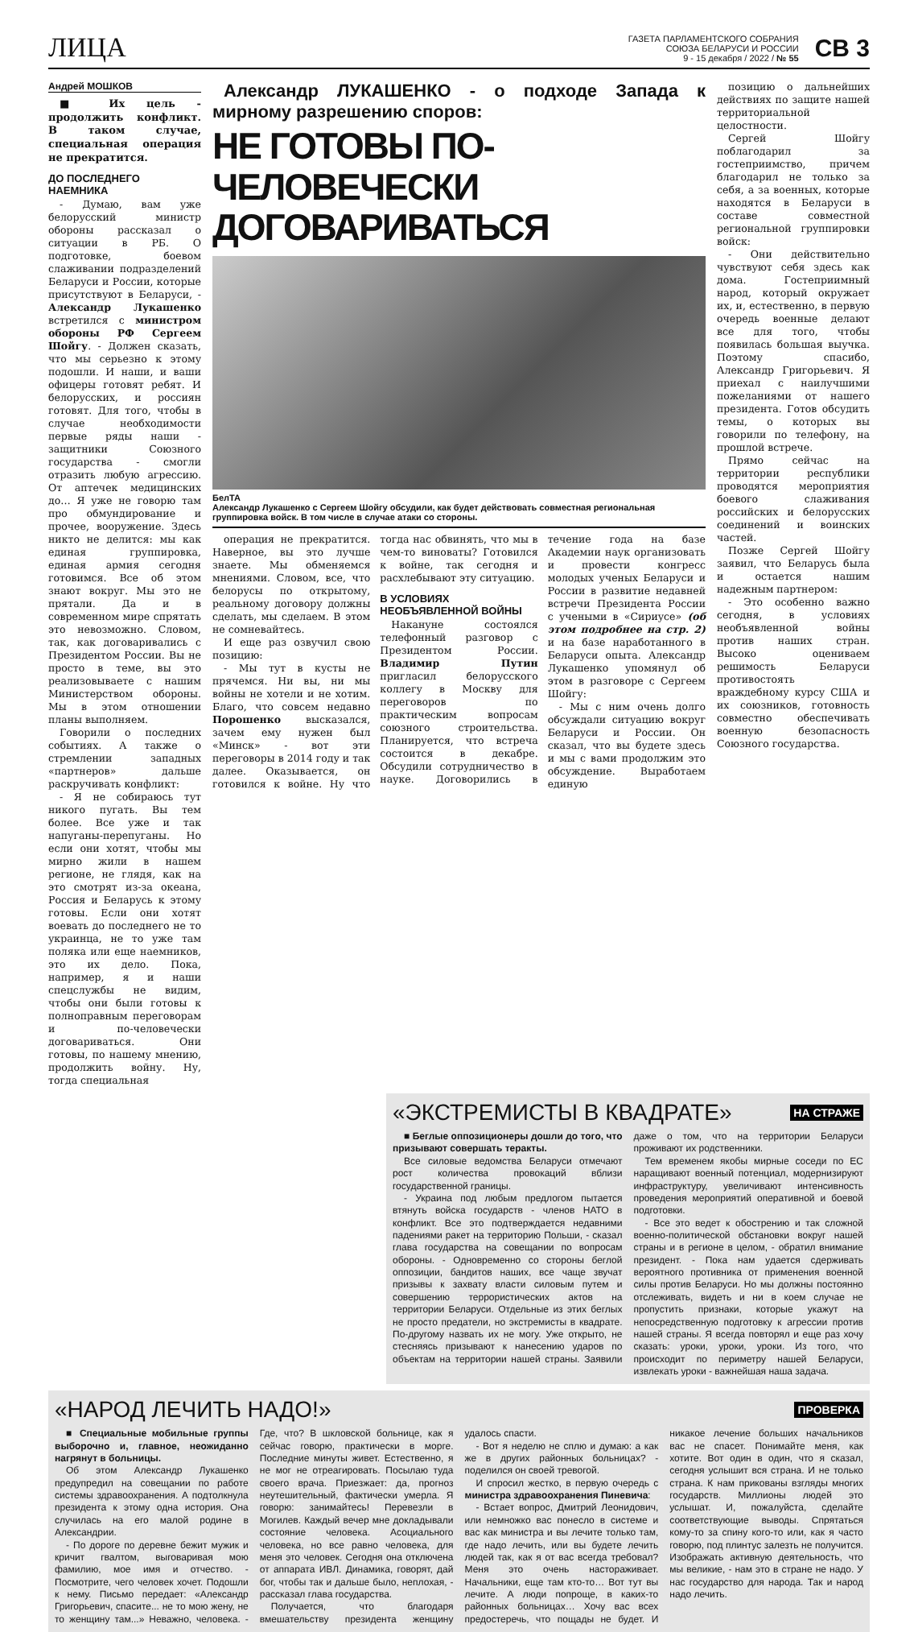ЛИЦА
ГАЗЕТА ПАРЛАМЕНТСКОГО СОБРАНИЯ
СОЮЗА БЕЛАРУСИ И РОССИИ
9 - 15 декабря / 2022 / № 55
СВ 3
Андрей МОШКОВ
■ Их цель - продолжить конфликт. В таком случае, специальная операция не прекратится.
ДО ПОСЛЕДНЕГО НАЕМНИКА
- Думаю, вам уже белорусский министр обороны рассказал о ситуации в РБ. О подготовке, боевом слаживании подразделений Беларуси и России, которые присутствуют в Беларуси, - Александр Лукашенко встретился с министром обороны РФ Сергеем Шойгу. - Должен сказать, что мы серьезно к этому подошли. И наши, и ваши офицеры готовят ребят. И белорусских, и россиян готовят. Для того, чтобы в случае необходимости первые ряды наши - защитники Союзного государства - смогли отразить любую агрессию. От аптечек медицинских до… Я уже не говорю там про обмундирование и прочее, вооружение. Здесь никто не делится: мы как единая группировка, единая армия сегодня готовимся. Все об этом знают вокруг. Мы это не прятали. Да и в современном мире спрятать это невозможно. Словом, так, как договаривались с Президентом России. Вы не просто в теме, вы это реализовываете с нашим Министерством обороны. Мы в этом отношении планы выполняем.
Говорили о последних событиях. А также о стремлении западных «партнеров» дальше раскручивать конфликт:
- Я не собираюсь тут никого пугать. Вы тем более. Все уже и так напуганы-перепуганы. Но если они хотят, чтобы мы мирно жили в нашем регионе, не глядя, как на это смотрят из-за океана, Россия и Беларусь к этому готовы. Если они хотят воевать до последнего не то украинца, не то уже там поляка или еще наемников, это их дело. Пока, например, я и наши спецслужбы не видим, чтобы они были готовы к полноправным переговорам и по-человечески договариваться. Они готовы, по нашему мнению, продолжить войну. Ну, тогда специальная
Александр ЛУКАШЕНКО - о подходе Запада к мирному разрешению споров:
НЕ ГОТОВЫ ПО-ЧЕЛОВЕЧЕСКИ ДОГОВАРИВАТЬСЯ
БелТА
Александр Лукашенко с Сергеем Шойгу обсудили, как будет действовать совместная региональная группировка войск. В том числе в случае атаки со стороны.
операция не прекратится. Наверное, вы это лучше знаете. Мы обменяемся мнениями. Словом, все, что белорусы по открытому, реальному договору должны сделать, мы сделаем. В этом не сомневайтесь.
И еще раз озвучил свою позицию:
- Мы тут в кусты не прячемся. Ни вы, ни мы войны не хотели и не хотим. Благо, что совсем недавно Порошенко высказался, зачем ему нужен был «Минск» - вот эти переговоры в 2014 году и так далее. Оказывается, он готовился к войне. Ну что тогда нас обвинять, что мы в чем-то виноваты? Готовился к войне, так сегодня и расхлебывают эту ситуацию.
В УСЛОВИЯХ НЕОБЪЯВЛЕННОЙ ВОЙНЫ
Накануне состоялся телефонный разговор с Президентом России. Владимир Путин пригласил белорусского коллегу в Москву для переговоров по практическим вопросам союзного строительства. Планируется, что встреча состоится в декабре. Обсудили сотрудничество в науке. Договорились в течение года на базе Академии наук организовать и провести конгресс молодых ученых Беларуси и России в развитие недавней встречи Президента России с учеными в «Сириусе» (об этом подробнее на стр. 2) и на базе наработанного в Беларуси опыта. Александр Лукашенко упомянул об этом в разговоре с Сергеем Шойгу:
- Мы с ним очень долго обсуждали ситуацию вокруг Беларуси и России. Он сказал, что вы будете здесь и мы с вами продолжим это обсуждение. Выработаем единую
позицию о дальнейших действиях по защите нашей территориальной целостности.
Сергей Шойгу поблагодарил за гостеприимство, причем благодарил не только за себя, а за военных, которые находятся в Беларуси в составе совместной региональной группировки войск:
- Они действительно чувствуют себя здесь как дома. Гостеприимный народ, который окружает их, и, естественно, в первую очередь военные делают все для того, чтобы появилась большая выучка. Поэтому спасибо, Александр Григорьевич. Я приехал с наилучшими пожеланиями от нашего президента. Готов обсудить темы, о которых вы говорили по телефону, на прошлой встрече.
Прямо сейчас на территории республики проводятся мероприятия боевого слаживания российских и белорусских соединений и воинских частей.
Позже Сергей Шойгу заявил, что Беларусь была и остается нашим надежным партнером:
- Это особенно важно сегодня, в условиях необъявленной войны против наших стран. Высоко оцениваем решимость Беларуси противостоять враждебному курсу США и их союзников, готовность совместно обеспечивать военную безопасность Союзного государства.
«ЭКСТРЕМИСТЫ В КВАДРАТЕ» НА СТРАЖЕ
■ Беглые оппозиционеры дошли до того, что призывают совершать теракты.
Все силовые ведомства Беларуси отмечают рост количества провокаций вблизи государственной границы.
- Украина под любым предлогом пытается втянуть войска государств - членов НАТО в конфликт. Все это подтверждается недавними падениями ракет на территорию Польши, - сказал глава государства на совещании по вопросам обороны. - Одновременно со стороны беглой оппозиции, бандитов наших, все чаще звучат призывы к захвату власти силовым путем и совершению террористических актов на территории Беларуси. Отдельные из этих беглых не просто предатели, но экстремисты в квадрате. По-другому назвать их не могу. Уже открыто, не стесняясь призывают к нанесению ударов по объектам на территории нашей страны. Заявили даже о том, что на территории Беларуси проживают их родственники.
Тем временем якобы мирные соседи по ЕС наращивают военный потенциал, модернизируют инфраструктуру, увеличивают интенсивность проведения мероприятий оперативной и боевой подготовки.
- Все это ведет к обострению и так сложной военно-политической обстановки вокруг нашей страны и в регионе в целом, - обратил внимание президент. - Пока нам удается сдерживать вероятного противника от применения военной силы против Беларуси. Но мы должны постоянно отслеживать, видеть и ни в коем случае не пропустить признаки, которые укажут на непосредственную подготовку к агрессии против нашей страны. Я всегда повторял и еще раз хочу сказать: уроки, уроки, уроки. Из того, что происходит по периметру нашей Беларуси, извлекать уроки - важнейшая наша задача.
«НАРОД ЛЕЧИТЬ НАДО!» ПРОВЕРКА
■ Специальные мобильные группы выборочно и, главное, неожиданно нагрянут в больницы.
Об этом Александр Лукашенко предупредил на совещании по работе системы здравоохранения. А подтолкнула президента к этому одна история. Она случилась на его малой родине в Александрии.
- По дороге по деревне бежит мужик и кричит гвалтом, выговаривая мою фамилию, мое имя и отчество. - Посмотрите, чего человек хочет. Подошли к нему. Письмо передает: «Александр Григорьевич, спасите... не то мою жену, не то женщину там...» Неважно, человека. - Где, что? В шкловской больнице, как я сейчас говорю, практически в морге. Последние минуты живет. Естественно, я не мог не отреагировать. Посылаю туда своего врача. Приезжает: да, прогноз неутешительный, фактически умерла. Я говорю: занимайтесь! Перевезли в Могилев. Каждый вечер мне докладывали состояние человека. Асоциального человека, но все равно человека, для меня это человек. Сегодня она отключена от аппарата ИВЛ. Динамика, говорят, дай бог, чтобы так и дальше было, неплохая, - рассказал глава государства.
Получается, что благодаря вмешательству президента женщину удалось спасти.
- Вот я неделю не сплю и думаю: а как же в других районных больницах? - поделился он своей тревогой.
И спросил жестко, в первую очередь с министра здравоохранения Пиневича:
- Встает вопрос, Дмитрий Леонидович, или немножко вас понесло в системе и вас как министра и вы лечите только там, где надо лечить, или вы будете лечить людей так, как я от вас всегда требовал? Меня это очень настораживает. Начальники, еще там кто-то… Вот тут вы лечите. А люди попроще, в каких-то районных больницах… Хочу вас всех предостеречь, что пощады не будет. И никакое лечение больших начальников вас не спасет. Понимайте меня, как хотите. Вот один в один, что я сказал, сегодня услышит вся страна. И не только страна. К нам прикованы взгляды многих государств. Миллионы людей это услышат. И, пожалуйста, сделайте соответствующие выводы. Спрятаться кому-то за спину кого-то или, как я часто говорю, под плинтус залезть не получится. Изображать активную деятельность, что мы великие, - нам это в стране не надо. У нас государство для народа. Так и народ надо лечить.